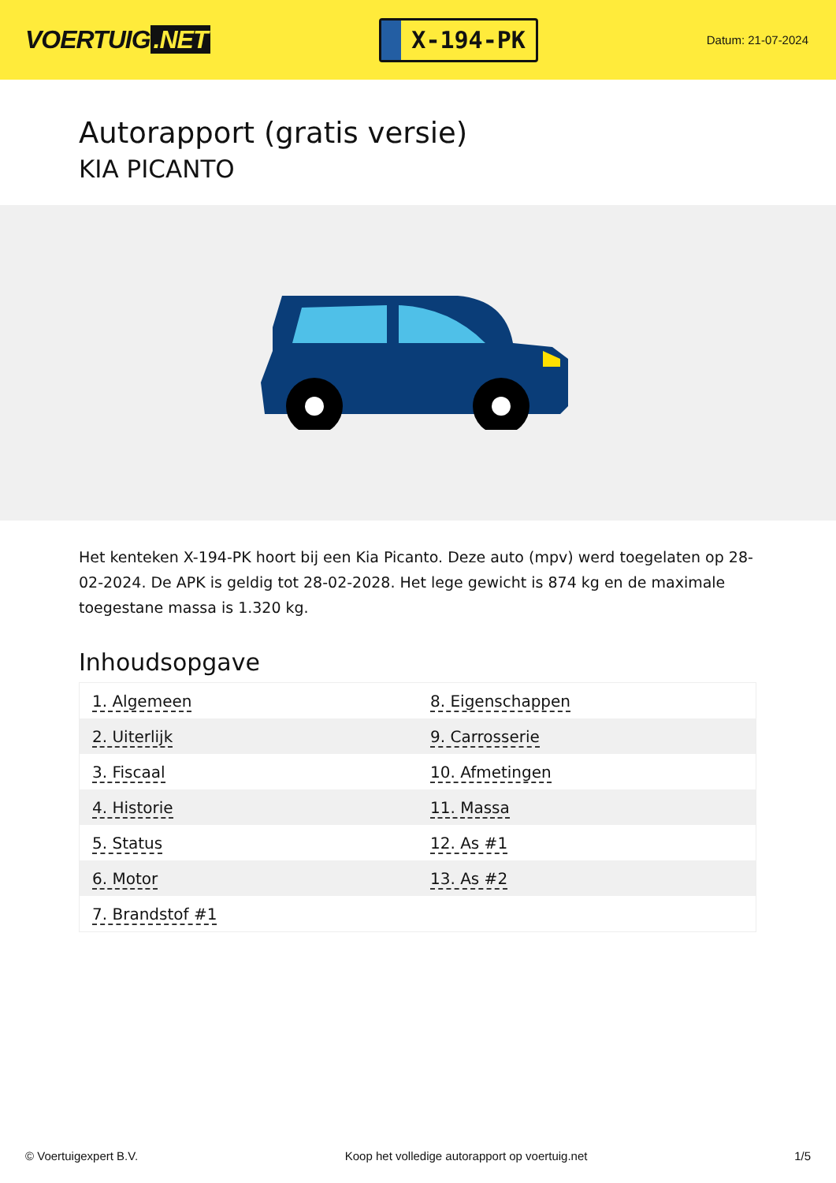VOERTUIG.NET
X-194-PK
Datum: 21-07-2024
Autorapport (gratis versie)
KIA PICANTO
Het kenteken X-194-PK hoort bij een Kia Picanto. Deze auto (mpv) werd toegelaten op 28-02-2024. De APK is geldig tot 28-02-2028. Het lege gewicht is 874 kg en de maximale toegestane massa is 1.320 kg.
Inhoudsopgave
| 1. Algemeen | 8. Eigenschappen |
| 2. Uiterlijk | 9. Carrosserie |
| 3. Fiscaal | 10. Afmetingen |
| 4. Historie | 11. Massa |
| 5. Status | 12. As #1 |
| 6. Motor | 13. As #2 |
| 7. Brandstof #1 | |
© Voertuigexpert B.V. Koop het volledige autorapport op voertuig.net 1/5